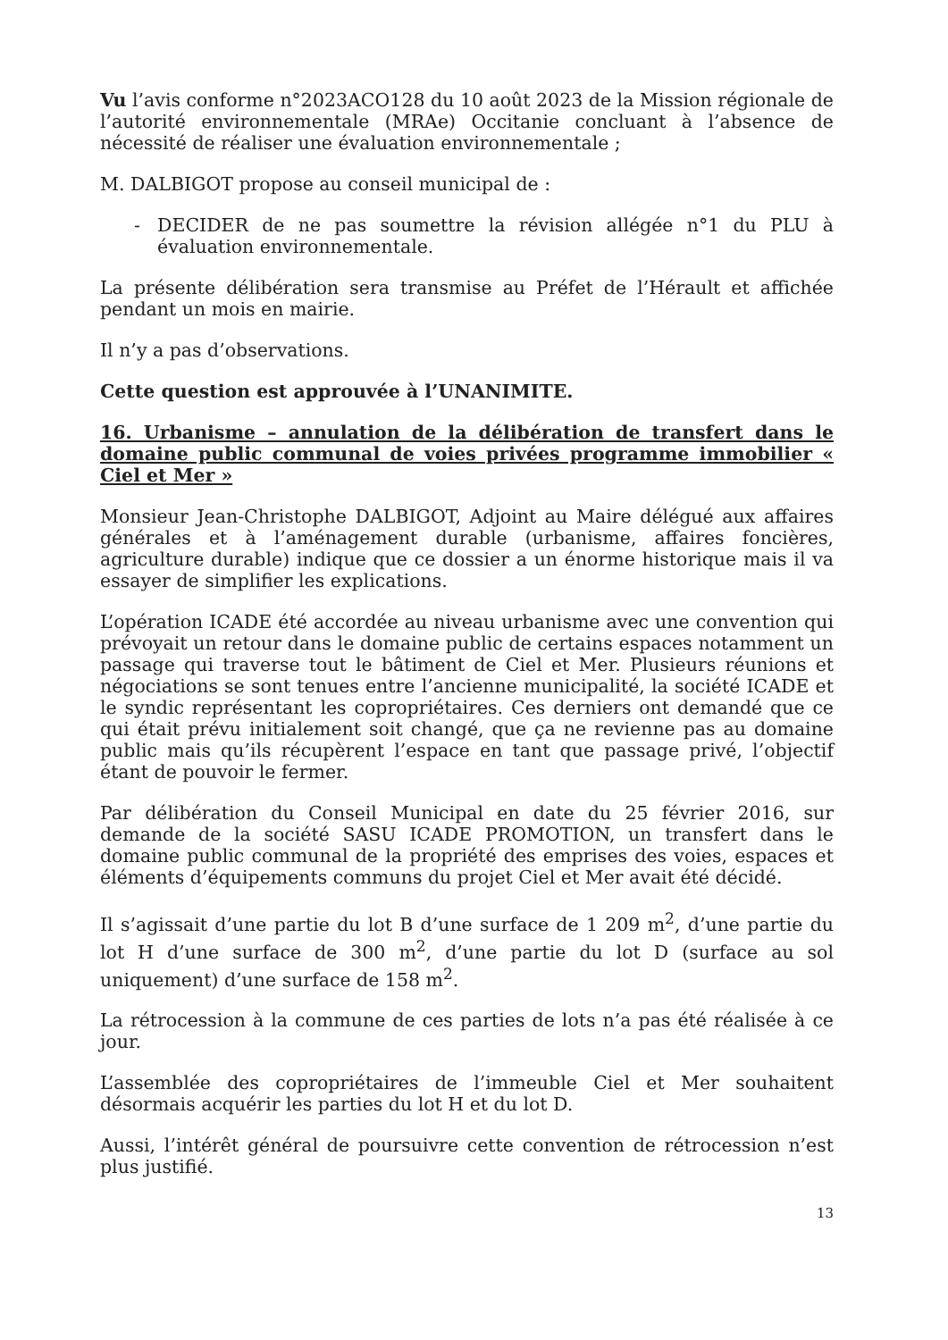Vu l’avis conforme n°2023ACO128 du 10 août 2023 de la Mission régionale de l’autorité environnementale (MRAe) Occitanie concluant à l’absence de nécessité de réaliser une évaluation environnementale ;
M. DALBIGOT propose au conseil municipal de :
- DECIDER de ne pas soumettre la révision allégée n°1 du PLU à évaluation environnementale.
La présente délibération sera transmise au Préfet de l’Hérault et affichée pendant un mois en mairie.
Il n’y a pas d’observations.
Cette question est approuvée à l’UNANIMITE.
16. Urbanisme – annulation de la délibération de transfert dans le domaine public communal de voies privées programme immobilier « Ciel et Mer »
Monsieur Jean-Christophe DALBIGOT, Adjoint au Maire délégué aux affaires générales et à l’aménagement durable (urbanisme, affaires foncières, agriculture durable) indique que ce dossier a un énorme historique mais il va essayer de simplifier les explications.
L’opération ICADE été accordée au niveau urbanisme avec une convention qui prévoyait un retour dans le domaine public de certains espaces notamment un passage qui traverse tout le bâtiment de Ciel et Mer. Plusieurs réunions et négociations se sont tenues entre l’ancienne municipalité, la société ICADE et le syndic représentant les copropriétaires. Ces derniers ont demandé que ce qui était prévu initialement soit changé, que ça ne revienne pas au domaine public mais qu’ils récupèrent l’espace en tant que passage privé, l’objectif étant de pouvoir le fermer.
Par délibération du Conseil Municipal en date du 25 février 2016, sur demande de la société SASU ICADE PROMOTION, un transfert dans le domaine public communal de la propriété des emprises des voies, espaces et éléments d’équipements communs du projet Ciel et Mer avait été décidé.
Il s’agissait d’une partie du lot B d’une surface de 1 209 m<sup>2</sup>, d’une partie du lot H d’une surface de 300 m<sup>2</sup>, d’une partie du lot D (surface au sol uniquement) d’une surface de 158 m<sup>2</sup>.
La rétrocession à la commune de ces parties de lots n’a pas été réalisée à ce jour.
L’assemblée des copropriétaires de l’immeuble Ciel et Mer souhaitent désormais acquérir les parties du lot H et du lot D.
Aussi, l’intérêt général de poursuivre cette convention de rétrocession n’est plus justifié.
13